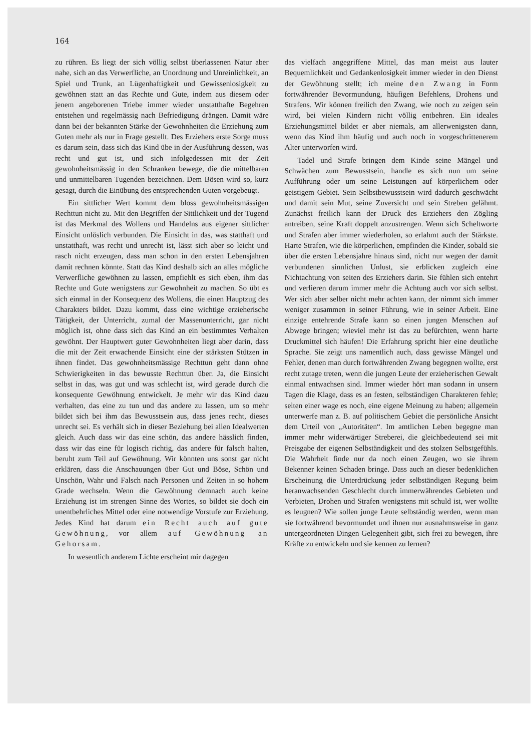164
zu rühren. Es liegt der sich völlig selbst überlassenen Natur aber nahe, sich an das Verwerfliche, an Unordnung und Unreinlichkeit, an Spiel und Trunk, an Lügenhaftigkeit und Gewissenlosigkeit zu gewöhnen statt an das Rechte und Gute, indem aus diesem oder jenem angeborenen Triebe immer wieder unstatthafte Begehren entstehen und regelmässig nach Befriedigung drängen. Damit wäre dann bei der bekannten Stärke der Gewohnheiten die Erziehung zum Guten mehr als nur in Frage gestellt. Des Erziehers erste Sorge muss es darum sein, dass sich das Kind übe in der Ausführung dessen, was recht und gut ist, und sich infolgedessen mit der Zeit gewohnheitsmässig in den Schranken bewege, die die mittelbaren und unmittelbaren Tugenden bezeichnen. Dem Bösen wird so, kurz gesagt, durch die Einübung des entsprechenden Guten vorgebeugt.
Ein sittlicher Wert kommt dem bloss gewohnheitsmässigen Rechttun nicht zu. Mit den Begriffen der Sittlichkeit und der Tugend ist das Merkmal des Wollens und Handelns aus eigener sittlicher Einsicht unlöslich verbunden. Die Einsicht in das, was statthaft und unstatthaft, was recht und unrecht ist, lässt sich aber so leicht und rasch nicht erzeugen, dass man schon in den ersten Lebensjahren damit rechnen könnte. Statt das Kind deshalb sich an alles mögliche Verwerfliche gewöhnen zu lassen, empfiehlt es sich eben, ihm das Rechte und Gute wenigstens zur Gewohnheit zu machen. So übt es sich einmal in der Konsequenz des Wollens, die einen Hauptzug des Charakters bildet. Dazu kommt, dass eine wichtige erzieherische Tätigkeit, der Unterricht, zumal der Massenunterricht, gar nicht möglich ist, ohne dass sich das Kind an ein bestimmtes Verhalten gewöhnt. Der Hauptwert guter Gewohnheiten liegt aber darin, dass die mit der Zeit erwachende Einsicht eine der stärksten Stützen in ihnen findet. Das gewohnheitsmässige Rechttun geht dann ohne Schwierigkeiten in das bewusste Rechttun über. Ja, die Einsicht selbst in das, was gut und was schlecht ist, wird gerade durch die konsequente Gewöhnung entwickelt. Je mehr wir das Kind dazu verhalten, das eine zu tun und das andere zu lassen, um so mehr bildet sich bei ihm das Bewusstsein aus, dass jenes recht, dieses unrecht sei. Es verhält sich in dieser Beziehung bei allen Idealwerten gleich. Auch dass wir das eine schön, das andere hässlich finden, dass wir das eine für logisch richtig, das andere für falsch halten, beruht zum Teil auf Gewöhnung. Wir könnten uns sonst gar nicht erklären, dass die Anschauungen über Gut und Böse, Schön und Unschön, Wahr und Falsch nach Personen und Zeiten in so hohem Grade wechseln. Wenn die Gewöhnung demnach auch keine Erziehung ist im strengen Sinne des Wortes, so bildet sie doch ein unentbehrliches Mittel oder eine notwendige Vorstufe zur Erziehung. Jedes Kind hat darum ein Recht auch auf gute Gewöhnung, vor allem auf Gewöhnung an Gehorsam.
In wesentlich anderem Lichte erscheint mir dagegen
das vielfach angegriffene Mittel, das man meist aus lauter Bequemlichkeit und Gedankenlosigkeit immer wieder in den Dienst der Gewöhnung stellt; ich meine den Zwang in Form fortwährender Bevormundung, häufigen Befehlens, Drohens und Strafens. Wir können freilich den Zwang, wie noch zu zeigen sein wird, bei vielen Kindern nicht völlig entbehren. Ein ideales Erziehungsmittel bildet er aber niemals, am allerwenigsten dann, wenn das Kind ihm häufig und auch noch in vorgeschrittenerem Alter unterworfen wird.
Tadel und Strafe bringen dem Kinde seine Mängel und Schwächen zum Bewusstsein, handle es sich nun um seine Aufführung oder um seine Leistungen auf körperlichem oder geistigem Gebiet. Sein Selbstbewusstsein wird dadurch geschwächt und damit sein Mut, seine Zuversicht und sein Streben gelähmt. Zunächst freilich kann der Druck des Erziehers den Zögling antreiben, seine Kraft doppelt anzustrengen. Wenn sich Scheltworte und Strafen aber immer wiederholen, so erlahmt auch der Stärkste. Harte Strafen, wie die körperlichen, empfinden die Kinder, sobald sie über die ersten Lebensjahre hinaus sind, nicht nur wegen der damit verbundenen sinnlichen Unlust, sie erblicken zugleich eine Nichtachtung von seiten des Erziehers darin. Sie fühlen sich entehrt und verlieren darum immer mehr die Achtung auch vor sich selbst. Wer sich aber selber nicht mehr achten kann, der nimmt sich immer weniger zusammen in seiner Führung, wie in seiner Arbeit. Eine einzige entehrende Strafe kann so einen jungen Menschen auf Abwege bringen; wieviel mehr ist das zu befürchten, wenn harte Druckmittel sich häufen! Die Erfahrung spricht hier eine deutliche Sprache. Sie zeigt uns namentlich auch, dass gewisse Mängel und Fehler, denen man durch fortwährenden Zwang begegnen wollte, erst recht zutage treten, wenn die jungen Leute der erzieherischen Gewalt einmal entwachsen sind. Immer wieder hört man sodann in unsern Tagen die Klage, dass es an festen, selbständigen Charakteren fehle; selten einer wage es noch, eine eigene Meinung zu haben; allgemein unterwerfe man z. B. auf politischem Gebiet die persönliche Ansicht dem Urteil von „Autoritäten“. Im amtlichen Leben begegne man immer mehr widerwärtiger Streberei, die gleichbedeutend sei mit Preisgabe der eigenen Selbständigkeit und des stolzen Selbstgefühls. Die Wahrheit finde nur da noch einen Zeugen, wo sie ihrem Bekenner keinen Schaden bringe. Dass auch an dieser bedenklichen Erscheinung die Unterdrückung jeder selbständigen Regung beim heranwachsenden Geschlecht durch immerwährendes Gebieten und Verbieten, Drohen und Strafen wenigstens mit schuld ist, wer wollte es leugnen? Wie sollen junge Leute selbständig werden, wenn man sie fortwährend bevormundet und ihnen nur ausnahmsweise in ganz untergeordneten Dingen Gelegenheit gibt, sich frei zu bewegen, ihre Kräfte zu entwickeln und sie kennen zu lernen?